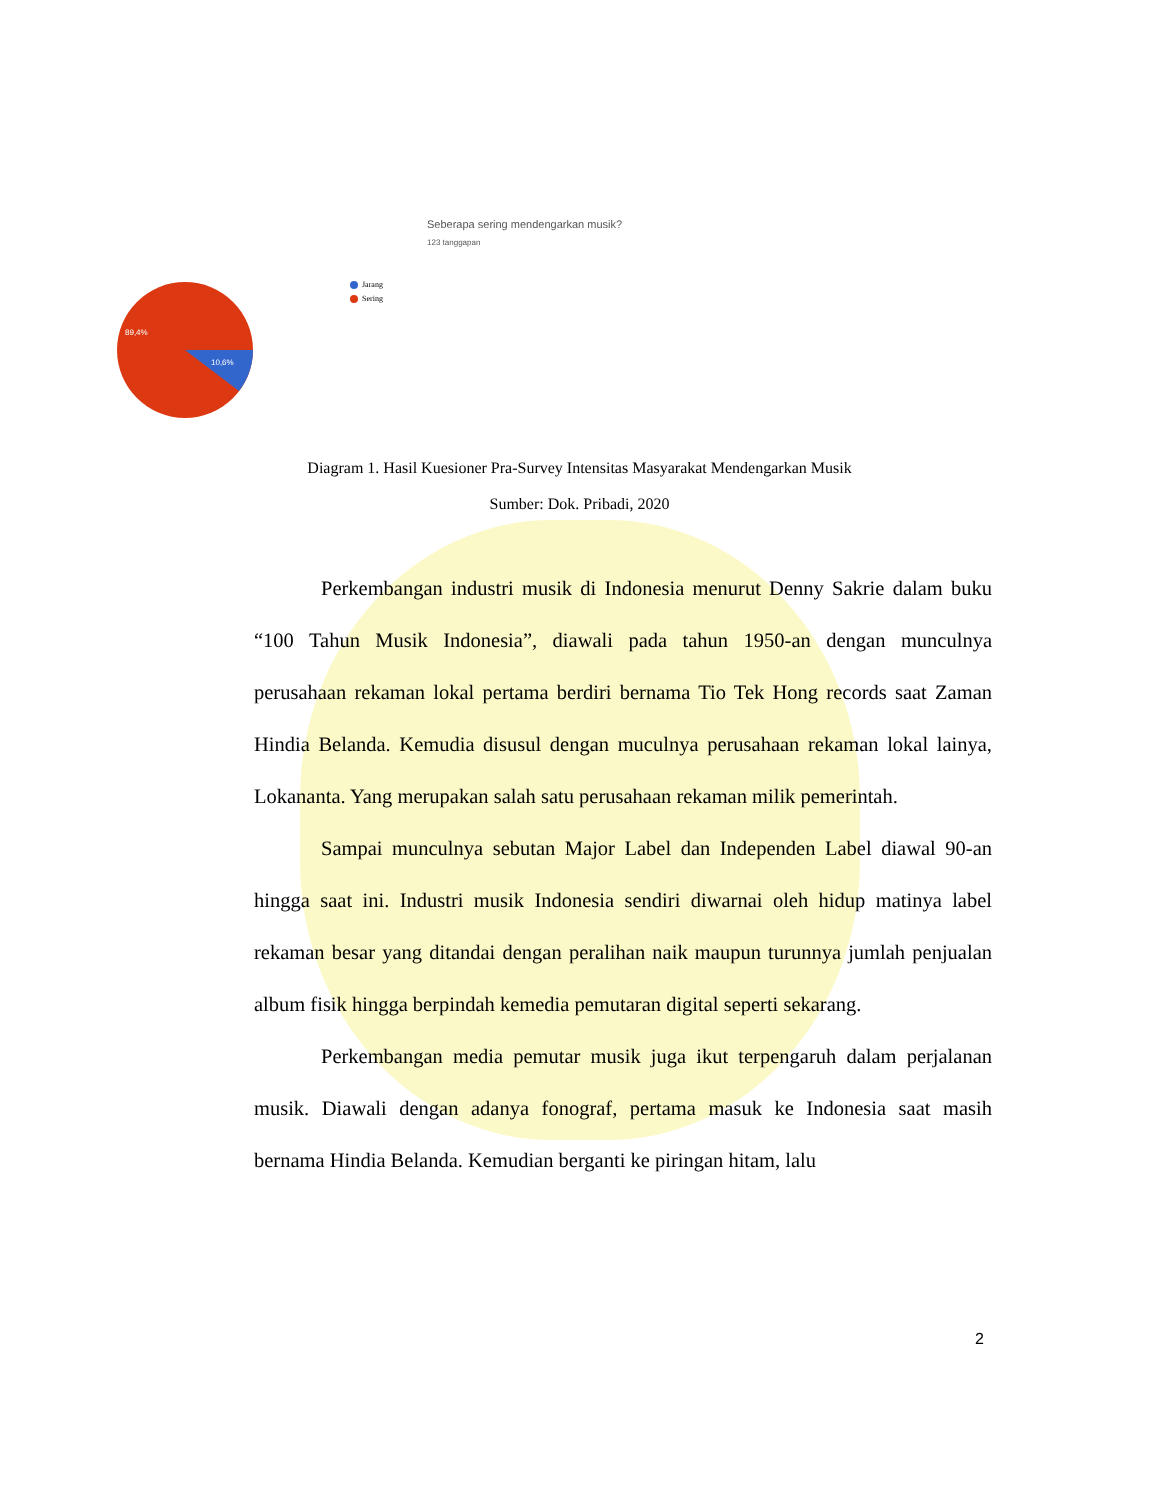Seberapa sering mendengarkan musik?
123 tanggapan
89,4%
10,6%
Jarang
Sering
Diagram 1. Hasil Kuesioner Pra-Survey Intensitas Masyarakat Mendengarkan Musik
Sumber: Dok. Pribadi, 2020
Perkembangan industri musik di Indonesia menurut Denny Sakrie dalam buku “100 Tahun Musik Indonesia”, diawali pada tahun 1950-an dengan munculnya perusahaan rekaman lokal pertama berdiri bernama Tio Tek Hong records saat Zaman Hindia Belanda. Kemudia disusul dengan muculnya perusahaan rekaman lokal lainya, Lokananta. Yang merupakan salah satu perusahaan rekaman milik pemerintah.
Sampai munculnya sebutan Major Label dan Independen Label diawal 90-an hingga saat ini. Industri musik Indonesia sendiri diwarnai oleh hidup matinya label rekaman besar yang ditandai dengan peralihan naik maupun turunnya jumlah penjualan album fisik hingga berpindah kemedia pemutaran digital seperti sekarang.
Perkembangan media pemutar musik juga ikut terpengaruh dalam perjalanan musik. Diawali dengan adanya fonograf, pertama masuk ke Indonesia saat masih bernama Hindia Belanda. Kemudian berganti ke piringan hitam, lalu
2